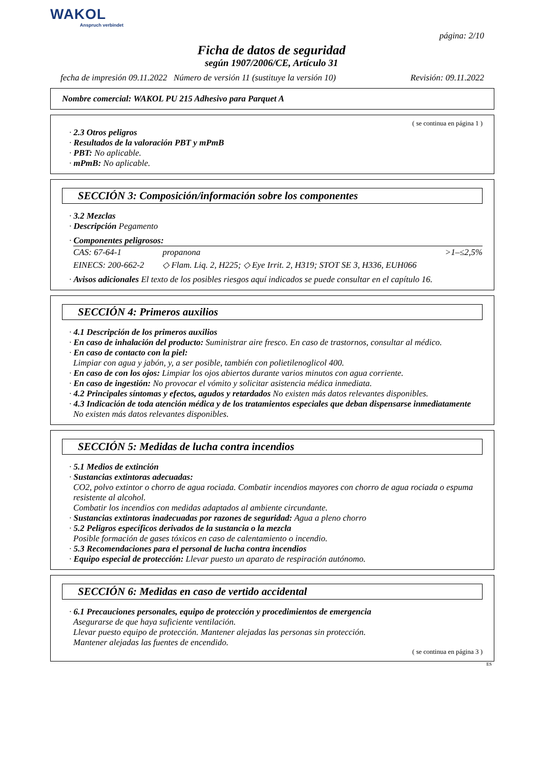WAKOL
Anspruch verbindet
página: 2/10
Ficha de datos de seguridad
según 1907/2006/CE, Artículo 31
fecha de impresión 09.11.2022 Número de versión 11 (sustituye la versión 10) Revisión: 09.11.2022
Nombre comercial: WAKOL PU 215 Adhesivo para Parquet A
( se continua en página 1 )
· 2.3 Otros peligros
· Resultados de la valoración PBT y mPmB
· PBT: No aplicable.
· mPmB: No aplicable.
SECCIÓN 3: Composición/información sobre los componentes
· 3.2 Mezclas
· Descripción Pegamento
· Componentes peligrosos:
| CAS: 67-64-1 | propanona | >1–≤2,5% |
| EINECS: 200-662-2 | ◇ Flam. Liq. 2, H225; ◇ Eye Irrit. 2, H319; STOT SE 3, H336, EUH066 | |
· Avisos adicionales El texto de los posibles riesgos aquí indicados se puede consultar en el capítulo 16.
SECCIÓN 4: Primeros auxilios
· 4.1 Descripción de los primeros auxilios
· En caso de inhalación del producto: Suministrar aire fresco. En caso de trastornos, consultar al médico.
· En caso de contacto con la piel:
Limpiar con agua y jabón, y, a ser posible, también con polietilenoglicol 400.
· En caso de con los ojos: Limpiar los ojos abiertos durante varios minutos con agua corriente.
· En caso de ingestión: No provocar el vómito y solicitar asistencia médica inmediata.
· 4.2 Principales síntomas y efectos, agudos y retardados No existen más datos relevantes disponibles.
· 4.3 Indicación de toda atención médica y de los tratamientos especiales que deban dispensarse inmediatamente
No existen más datos relevantes disponibles.
SECCIÓN 5: Medidas de lucha contra incendios
· 5.1 Medios de extinción
· Sustancias extintoras adecuadas:
CO2, polvo extintor o chorro de agua rociada. Combatir incendios mayores con chorro de agua rociada o espuma resistente al alcohol.
Combatir los incendios con medidas adaptados al ambiente circundante.
· Sustancias extintoras inadecuadas por razones de seguridad: Agua a pleno chorro
· 5.2 Peligros específicos derivados de la sustancia o la mezcla
Posible formación de gases tóxicos en caso de calentamiento o incendio.
· 5.3 Recomendaciones para el personal de lucha contra incendios
· Equipo especial de protección: Llevar puesto un aparato de respiración autónomo.
SECCIÓN 6: Medidas en caso de vertido accidental
· 6.1 Precauciones personales, equipo de protección y procedimientos de emergencia
Asegurarse de que haya suficiente ventilación.
Llevar puesto equipo de protección. Mantener alejadas las personas sin protección.
Mantener alejadas las fuentes de encendido.
( se continua en página 3 )
ES